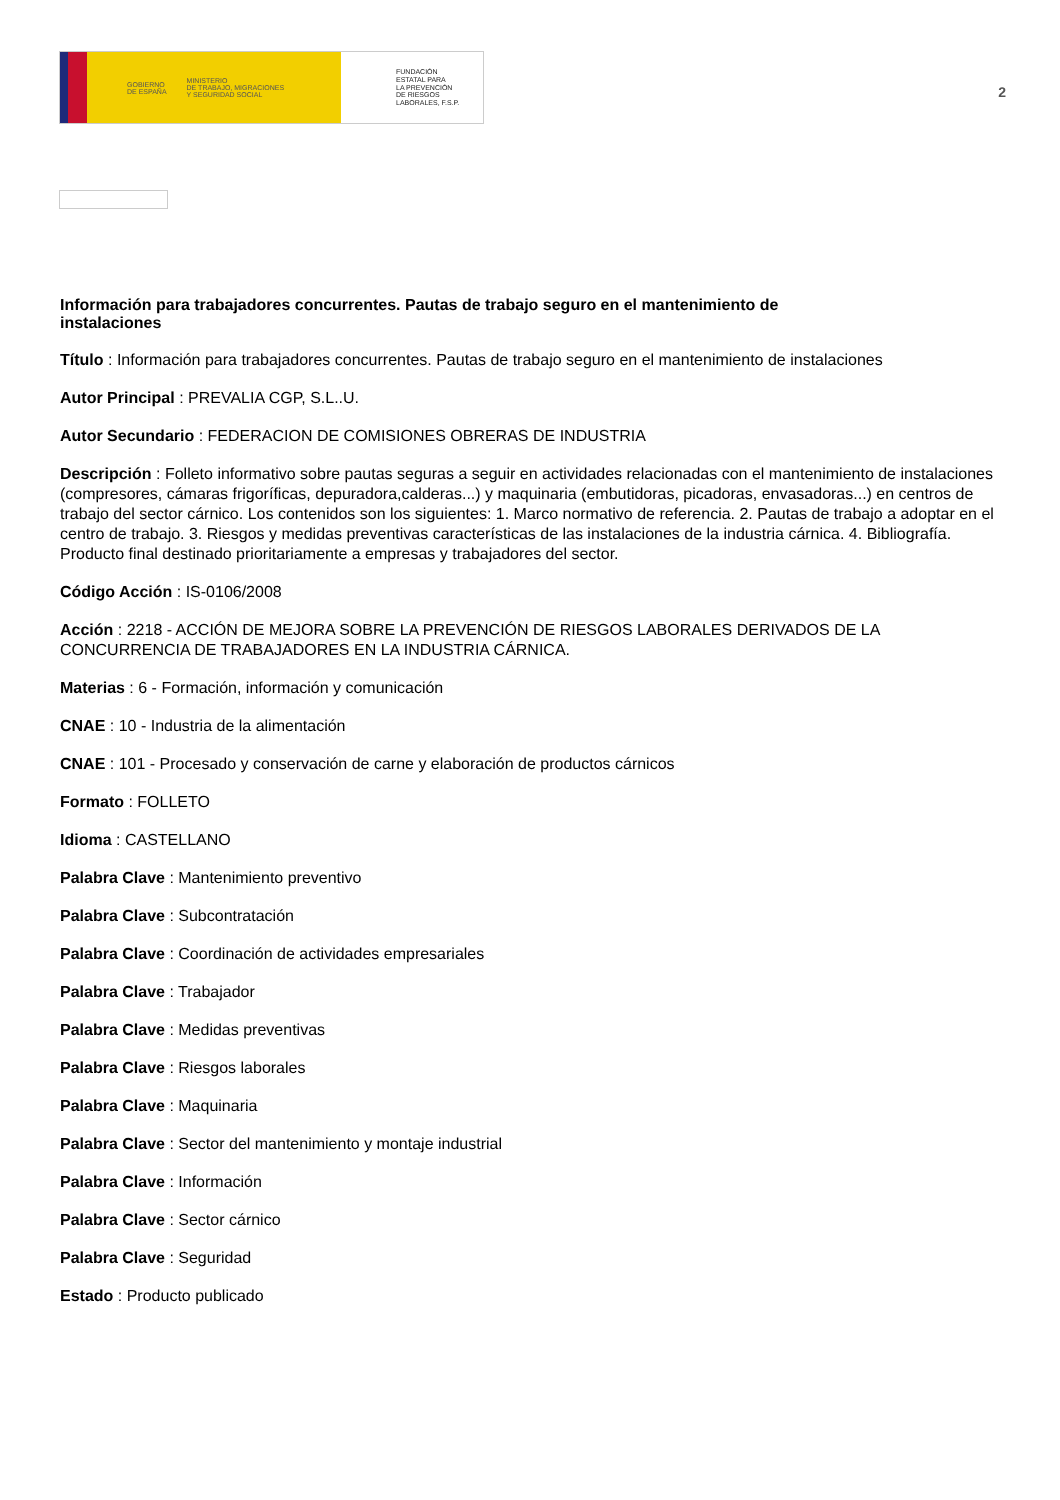GOBIERNO
DE ESPAÑA MINISTERIO
DE TRABAJO, MIGRACIONES
Y SEGURIDAD SOCIAL
FUNDACIÓN
ESTATAL PARA
LA PREVENCIÓN
DE RIESGOS
LABORALES, F.S.P.
2
Información para trabajadores concurrentes. Pautas de trabajo seguro en el mantenimiento de instalaciones
Título : Información para trabajadores concurrentes. Pautas de trabajo seguro en el mantenimiento de instalaciones
Autor Principal : PREVALIA CGP, S.L..U.
Autor Secundario : FEDERACION DE COMISIONES OBRERAS DE INDUSTRIA
Descripción : Folleto informativo sobre pautas seguras a seguir en actividades relacionadas con el mantenimiento de instalaciones (compresores, cámaras frigoríficas, depuradora,calderas...) y maquinaria (embutidoras, picadoras, envasadoras...) en centros de trabajo del sector cárnico. Los contenidos son los siguientes: 1. Marco normativo de referencia. 2. Pautas de trabajo a adoptar en el centro de trabajo. 3. Riesgos y medidas preventivas características de las instalaciones de la industria cárnica. 4. Bibliografía. Producto final destinado prioritariamente a empresas y trabajadores del sector.
Código Acción : IS-0106/2008
Acción : 2218 - ACCIÓN DE MEJORA SOBRE LA PREVENCIÓN DE RIESGOS LABORALES DERIVADOS DE LA CONCURRENCIA DE TRABAJADORES EN LA INDUSTRIA CÁRNICA.
Materias : 6 - Formación, información y comunicación
CNAE : 10 - Industria de la alimentación
CNAE : 101 - Procesado y conservación de carne y elaboración de productos cárnicos
Formato : FOLLETO
Idioma : CASTELLANO
Palabra Clave : Mantenimiento preventivo
Palabra Clave : Subcontratación
Palabra Clave : Coordinación de actividades empresariales
Palabra Clave : Trabajador
Palabra Clave : Medidas preventivas
Palabra Clave : Riesgos laborales
Palabra Clave : Maquinaria
Palabra Clave : Sector del mantenimiento y montaje industrial
Palabra Clave : Información
Palabra Clave : Sector cárnico
Palabra Clave : Seguridad
Estado : Producto publicado